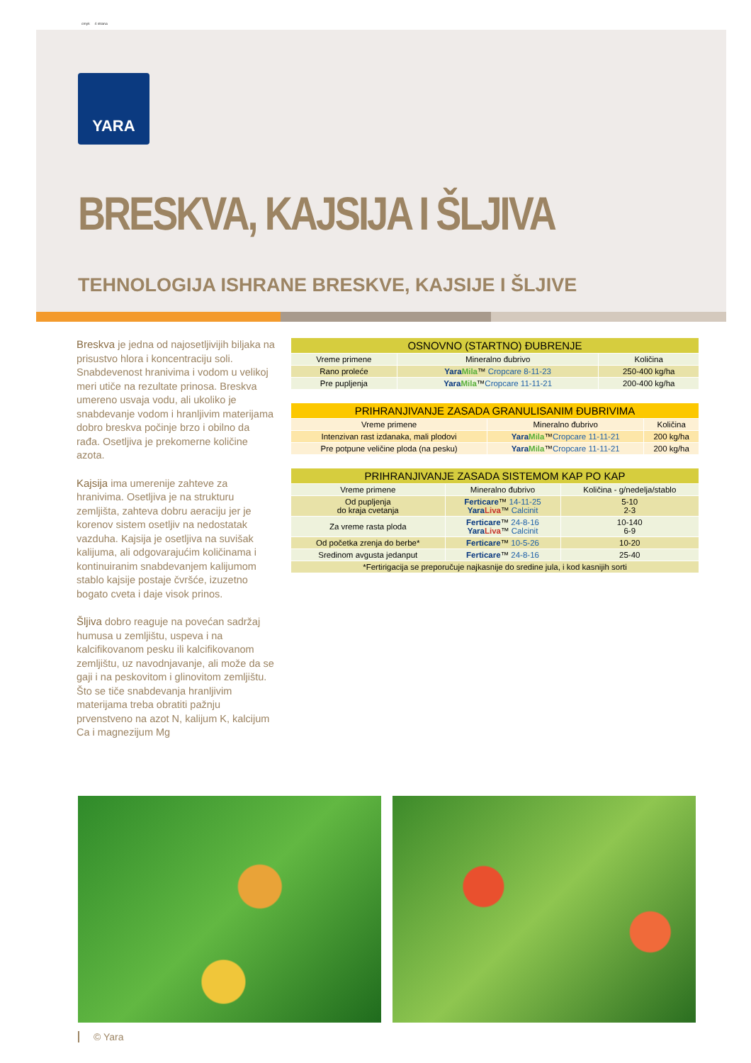cmyk 4 strana
YARA
BRESKVA, KAJSIJA I ŠLJIVA
TEHNOLOGIJA ISHRANE BRESKVE, KAJSIJE I ŠLJIVE
Breskva je jedna od najosetljivijih biljaka na prisustvo hlora i koncentraciju soli. Snabdevenost hranivima i vodom u velikoj meri utiče na rezultate prinosa. Breskva umereno usvaja vodu, ali ukoliko je snabdevanje vodom i hranljivim materijama dobro breskva počinje brzo i obilno da rađa. Osetljiva je prekomerne količine azota.
Kajsija ima umerenije zahteve za hranivima. Osetljiva je na strukturu zemljišta, zahteva dobru aeraciju jer je korenov sistem osetljiv na nedostatak vazduha. Kajsija je osetljiva na suvišak kalijuma, ali odgovarajućim količinama i kontinuiranim snabdevanjem kalijumom stablo kajsije postaje čvršće, izuzetno bogato cveta i daje visok prinos.
Šljiva dobro reaguje na povećan sadržaj humusa u zemljištu, uspeva i na kalcifikovanom pesku ili kalcifikovanom zemljištu, uz navodnjavanje, ali može da se gaji i na peskovitom i glinovitom zemljištu. Što se tiče snabdevanja hranljivim materijama treba obratiti pažnju prvenstveno na azot N, kalijum K, kalcijum Ca i magnezijum Mg
| OSNOVNO (STARTNO) ĐUBRENJE | | |
| --- | --- | --- |
| Vreme primene | Mineralno đubrivo | Količina |
| Rano proleće | Yara Mila ™ Cropcare 8-11-23 | 250-400 kg/ha |
| Pre pupljenja | Yara Mila ™ Cropcare 11-11-21 | 200-400 kg/ha |
| PRIHRANJIVANJE ZASADA GRANULISANIM ĐUBRIVIMA | | |
| --- | --- | --- |
| Vreme primene | Mineralno đubrivo | Količina |
| Intenzivan rast izdanaka, mali plodovi | Yara Mila ™ Cropcare 11-11-21 | 200 kg/ha |
| Pre potpune veličine ploda (na pesku) | Yara Mila ™ Cropcare 11-11-21 | 200 kg/ha |
| PRIHRANJIVANJE ZASADA SISTEMOM KAP PO KAP | | |
| --- | --- | --- |
| Vreme primene | Mineralno đubrivo | Količina - g/nedelja/stablo |
| Od pupljenja do kraja cvetanja | Ferticare ™ 14-11-25 Yara Liva ™ Calcinit | 5-10 2-3 |
| Za vreme rasta ploda | Ferticare ™ 24-8-16 Yara Liva ™ Calcinit | 10-140 6-9 |
| Od početka zrenja do berbe* | Ferticare ™ 10-5-26 | 10-20 |
| Sredinom avgusta jedanput | Ferticare ™ 24-8-16 | 25-40 |
| *Fertirigacija se preporučuje najkasnije do sredine jula, i kod kasnijih sorti | | |
© Yara